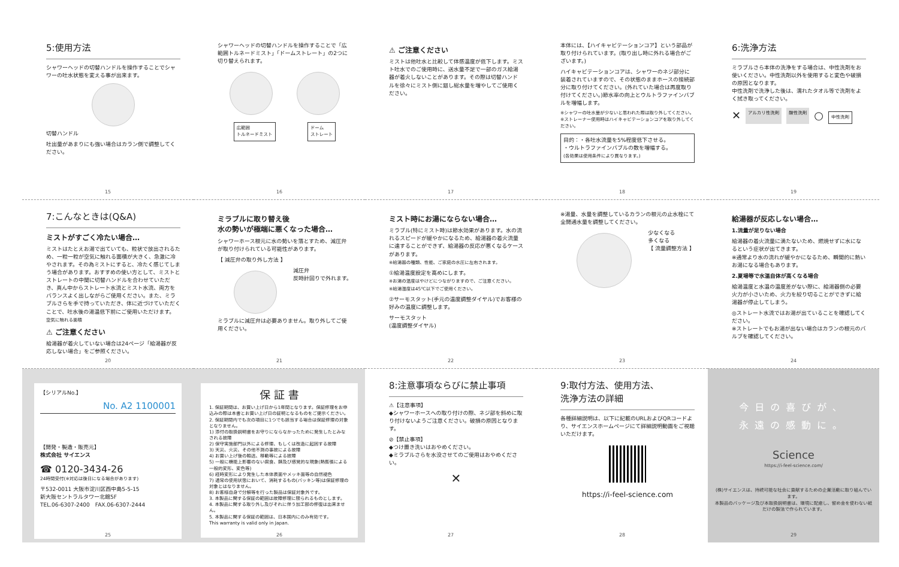5:使用方法
シャワーヘッドの切替ハンドルを操作することでシャワーの吐水状態を変える事が出来ます。
切替ハンドル
吐出量があまりにも強い場合はカラン側で調整してください。
15
シャワーヘッドの切替ハンドルを操作することで「広範囲トルネードミスト」「ドームストレート」の2つに切り替えられます。
広範囲
トルネードミスト ドーム
ストレート
16
⚠ ご注意ください
ミストは他吐水と比較して体感温度が低下します。ミスト吐水でのご使用時に、送水量不足で一部のガス給湯器が着火しないことがあります。その際は切替ハンドルを徐々にミスト側に廻し総水量を増やしてご使用ください。
17
本体には、【ハイキャビテーションコア】という部品が取り付けられています。(取り出し時に外れる場合がございます。)
ハイキャビテーションコアは、シャワーのネジ部分に装着されていますので、その状態のままホースの接続部分に取り付けてください。(外れていた場合は再度取り付けてください。)節水率の向上とウルトラファインバブルを増幅します。
※シャワーの吐水量が少ないと思われた際は取り外してください。
※ストレーナー使用時はハイキャビテーションコアを取り外してください。
目的：・各吐水流量を5%程度低下させる。
・ウルトラファインバブルの数を増幅する。
(各効果は使用条件により異なります。)
18
6:洗浄方法
ミラブルさら本体の洗浄をする場合は、中性洗剤をお使いください。中性洗剤以外を使用すると変色や破損の原因となります。
中性洗剤で洗浄した後は、濡れたタオル等で洗剤をよく拭き取ってください。
✕ アルカリ性洗剤 酸性洗剤 ○ 中性洗剤
19
7:こんなときは(Q&A)
ミストがすごく冷たい場合…
ミストはたとえお湯で出ていても、粒状で放出されるため、一粒一粒が空気に触れる面積が大きく、急激に冷やされます。その為ミストにすると、冷たく感じてしまう場合があります。おすすめの使い方として、ミストとストレートの中間に切替ハンドルを合わせていただき、真ん中からストレート水流とミスト水流、両方をバランスよく出しながらご使用ください。また、ミラブルさらを手で持っていただき、体に近づけていただくことで、吐水後の湯温低下前にご使用いただけます。 空気に触れる面積
⚠ ご注意ください
給湯器が着火していない場合は24ページ「給湯器が反応しない場合」をご参照ください。
20
ミラブルに取り替え後
水の勢いが極端に悪くなった場合…
シャワーホース根元に水の勢いを落とすため、減圧弁が取り付けられている可能性があります。
【 減圧弁の取り外し方法 】
減圧弁
反時計回りで外れます。
ミラブルに減圧弁は必要ありません。取り外してご使用ください。
21
ミスト時にお湯にならない場合…
ミラブル(特にミスト時)は節水効果があります。水の流れるスピードが緩やかになるため、給湯器の着火流量に達することができず、給湯器の反応が悪くなるケースがあります。
※給湯器の種類、性能、ご家庭の水圧に左右されます。
①給湯温度設定を高めにします。
※お湯の温度はやけどにつながりますので、ご注意ください。
※給湯温度は45℃以下でご使用ください。
②サーモスタット(手元の温度調整ダイヤル)でお客様の好みの温度に調整します。
サーモスタット
(温度調整ダイヤル)
22
※湯量、水量を調整しているカランの根元の止水栓にて全開通水量を調整してください。
少なくなる
多くなる
【 流量調整方法 】
23
給湯器が反応しない場合…
1.流量が足りない場合
給湯器の着火流量に満たないため、燃焼せずに水になるという症状が出てきます。
※通常より水の流れが緩やかになるため、瞬間的に熱いお湯になる場合もあります。
2.夏場等で水温自体が高くなる場合
給湯温度と水温の温度差がない際に、給湯器側の必要火力が小さいため、火力を絞り切ることができずに給湯器が停止してしまう。
◎ストレート水流ではお湯が出ていることを確認してください。
※ストレートでもお湯が出ない場合はカランの根元のバルブを確認してください。
24
【シリアルNo.】
No. A2 1100001
【開発・製造・販売元】
株式会社 サイエンス
☎ 0120-3434-26
24時間受付(※対応は後日になる場合があります)
〒532-0011 大阪市淀川区西中島5-5-15
新大阪セントラルタワー北館5F
TEL.06-6307-2400　FAX.06-6307-2444
25
保 証 書
1. 保証期間は、お買い上げ日から1年間となります。保証修理をお申込みの際は本書とお買い上げ日の証明となるものをご提示ください。
2. 保証期間内でも次の項目に1つでも該当する場合は保証修理の対象となりません。
1) 添付の取扱説明書をお守りにならなかったために発生したとみなされる故障
2) 保守実施部門以外による修理、もしくは改造に起因する故障
3) 天災、火災、その他不測の事故による故障
4) お買い上げ後の輸送、移動等による故障
5) 一般に機能上影響のない腐食、錆及び感覚的な現象(熱膨張による一般的変形、変色等)
6) 経時変形により発生した本体表面やメッキ面等の自然褪色
7) 通常の使用状態において、消耗するもの(パッキン等)は保証修理の対象とはなりません。
8) お客様自身で分解等を行った製品は保証対象外です。
3. 本製品に関する保証の範囲は故障修理に限られるものとします。
4. 本製品に関する取り外し及びそれに伴う加工部の修復は出来ません。
5. 本製品に関する保証の範囲は、日本国内にのみ有効です。
This warranty is valid only in Japan.
26
8:注意事項ならびに禁止事項
⚠【注意事項】
◆シャワーホースへの取り付けの際、ネジ部を斜めに取り付けないようご注意ください。破損の原因となります。
⊘【禁止事項】
◆つけ置き洗いはおやめください。
◆ミラブルさらを水没させてのご使用はおやめください。
✕
27
9:取付方法、使用方法、
洗浄方法の詳細
各種詳細説明は、以下に記載のURLおよびQRコードより、サイエンスホームページにて詳細説明動画をご視聴いただけます。
https://i-feel-science.com
28
今日の喜びが、
永遠の感動に。
Science
https://i-feel-science.com/
(株)サイエンスは、持続可能な社会に貢献するための企業活動に取り組んでいます。
本製品のパッケージ及び本取扱説明書は、環境に配慮し、留め金を使わない紙だけの製法で作られています。
29